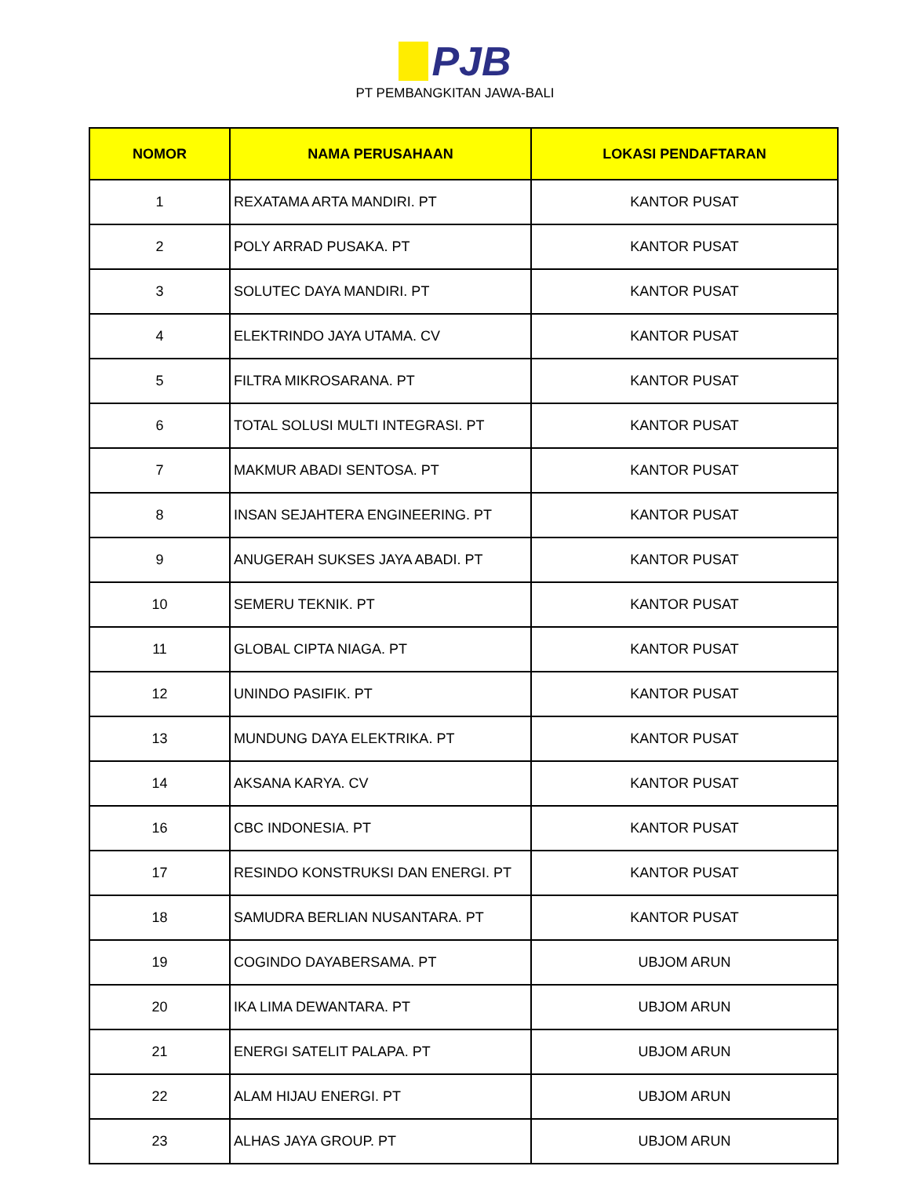PJB
PT PEMBANGKITAN JAWA-BALI
| NOMOR | NAMA PERUSAHAAN | LOKASI PENDAFTARAN |
| --- | --- | --- |
| 1 | REXATAMA ARTA MANDIRI. PT | KANTOR PUSAT |
| 2 | POLY ARRAD PUSAKA. PT | KANTOR PUSAT |
| 3 | SOLUTEC DAYA MANDIRI. PT | KANTOR PUSAT |
| 4 | ELEKTRINDO JAYA UTAMA. CV | KANTOR PUSAT |
| 5 | FILTRA MIKROSARANA. PT | KANTOR PUSAT |
| 6 | TOTAL SOLUSI MULTI INTEGRASI. PT | KANTOR PUSAT |
| 7 | MAKMUR ABADI SENTOSA. PT | KANTOR PUSAT |
| 8 | INSAN SEJAHTERA ENGINEERING. PT | KANTOR PUSAT |
| 9 | ANUGERAH SUKSES JAYA ABADI. PT | KANTOR PUSAT |
| 10 | SEMERU TEKNIK. PT | KANTOR PUSAT |
| 11 | GLOBAL CIPTA NIAGA. PT | KANTOR PUSAT |
| 12 | UNINDO PASIFIK. PT | KANTOR PUSAT |
| 13 | MUNDUNG DAYA ELEKTRIKA. PT | KANTOR PUSAT |
| 14 | AKSANA KARYA. CV | KANTOR PUSAT |
| 16 | CBC INDONESIA. PT | KANTOR PUSAT |
| 17 | RESINDO KONSTRUKSI DAN ENERGI. PT | KANTOR PUSAT |
| 18 | SAMUDRA BERLIAN NUSANTARA. PT | KANTOR PUSAT |
| 19 | COGINDO DAYABERSAMA. PT | UBJOM ARUN |
| 20 | IKA LIMA DEWANTARA. PT | UBJOM ARUN |
| 21 | ENERGI SATELIT PALAPA. PT | UBJOM ARUN |
| 22 | ALAM HIJAU ENERGI. PT | UBJOM ARUN |
| 23 | ALHAS JAYA GROUP. PT | UBJOM ARUN |